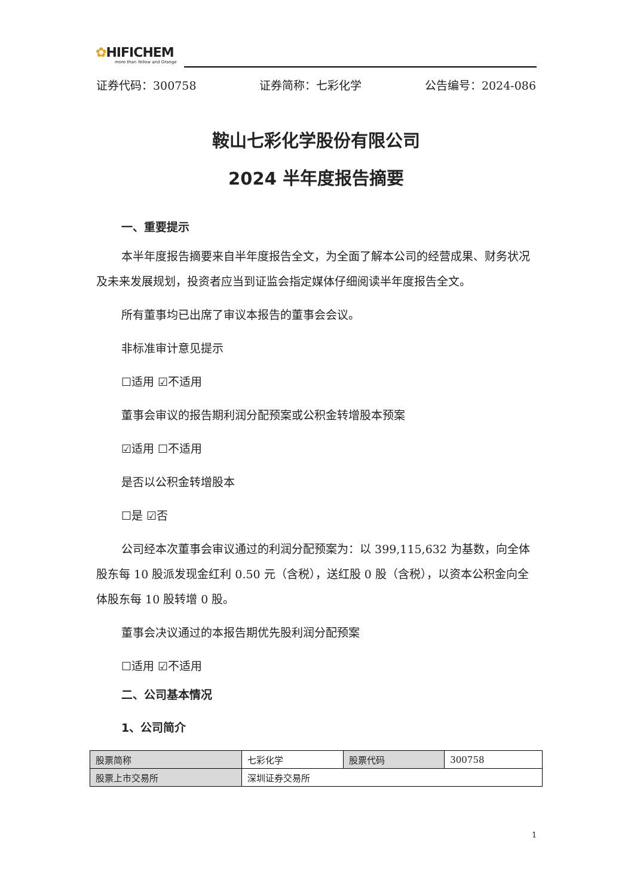✿HIFICHEM
more than Yellow and Orange
证券代码：300758 证券简称：七彩化学 公告编号：2024-086
鞍山七彩化学股份有限公司
2024 半年度报告摘要
一、重要提示
本半年度报告摘要来自半年度报告全文，为全面了解本公司的经营成果、财务状况及未来发展规划，投资者应当到证监会指定媒体仔细阅读半年度报告全文。
所有董事均已出席了审议本报告的董事会会议。
非标准审计意见提示
☐适用 ☑不适用
董事会审议的报告期利润分配预案或公积金转增股本预案
☑适用 ☐不适用
是否以公积金转增股本
☐是 ☑否
公司经本次董事会审议通过的利润分配预案为：以 399,115,632 为基数，向全体股东每 10 股派发现金红利 0.50 元（含税），送红股 0 股（含税），以资本公积金向全体股东每 10 股转增 0 股。
董事会决议通过的本报告期优先股利润分配预案
☐适用 ☑不适用
二、公司基本情况
1、公司简介
| 股票简称 | 七彩化学 | 股票代码 | 300758 |
| 股票上市交易所 | 深圳证券交易所 | | |
1